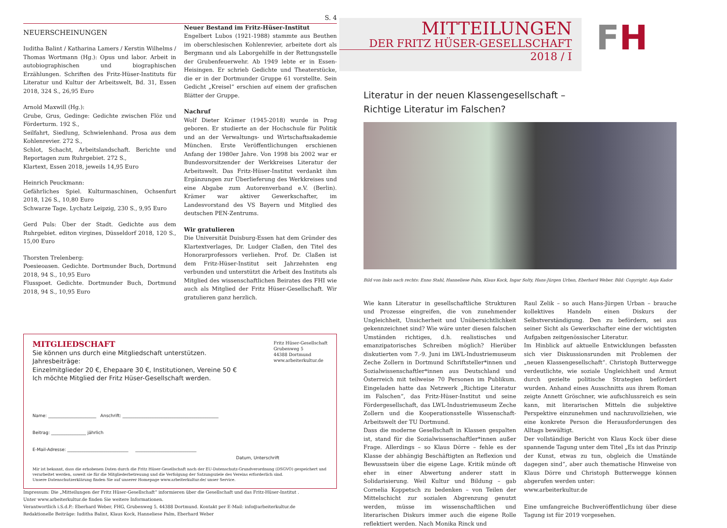S. 4
NEUERSCHEINUNGEN
Iuditha Balint / Katharina Lamers / Kerstin Wilhelms / Thomas Wortmann (Hg.): Opus und labor. Arbeit in autobiographischen und biographischen Erzählungen. Schriften des Fritz-Hüser-Instituts für Literatur und Kultur der Arbeitswelt, Bd. 31, Essen 2018, 324 S., 26,95 Euro
Arnold Maxwill (Hg.):
Grube, Grus, Gedinge: Gedichte zwischen Flöz und Förderturm. 192 S.,
Seilfahrt, Siedlung, Schwielenhand. Prosa aus dem Kohlenrevier. 272 S.,
Schlot, Schacht, Arbeitslandschaft. Berichte und Reportagen zum Ruhrgebiet. 272 S.,
Klartext, Essen 2018, jeweils 14,95 Euro
Heinrich Peuckmann:
Gefährliches Spiel. Kulturmaschinen, Ochsenfurt 2018, 126 S., 10,80 Euro
Schwarze Tage. Lychatz Leipzig, 230 S., 9,95 Euro
Gerd Puls: Über der Stadt. Gedichte aus dem Ruhrgebiet. editon virgines, Düsseldorf 2018, 120 S., 15,00 Euro
Thorsten Trelenberg:
Poesieoasen. Gedichte. Dortmunder Buch, Dortmund 2018, 94 S., 10,95 Euro
Flusspoet. Gedichte. Dortmunder Buch, Dortmund 2018, 94 S., 10,95 Euro
Neuer Bestand im Fritz-Hüser-Institut
Engelbert Lubos (1921-1988) stammte aus Beuthen im oberschlesischen Kohlenrevier, arbeitete dort als Bergmann und als Laborgehilfe in der Rettungsstelle der Grubenfeuerwehr. Ab 1949 lebte er in Essen-Heisingen. Er schrieb Gedichte und Theaterstücke, die er in der Dortmunder Gruppe 61 vorstellte. Sein Gedicht „Kreisel“ erschien auf einem der grafischen Blätter der Gruppe.
Nachruf
Wolf Dieter Krämer (1945-2018) wurde in Prag geboren. Er studierte an der Hochschule für Politik und an der Verwaltungs- und Wirtschaftsakademie München. Erste Veröffentlichungen erschienen Anfang der 1980er Jahre. Von 1998 bis 2002 war er Bundesvorsitzender der Werkkreises Literatur der Arbeitswelt. Das Fritz-Hüser-Institut verdankt ihm Ergänzungen zur Überlieferung des Werkkreises und eine Abgabe zum Autorenverband e.V. (Berlin). Krämer war aktiver Gewerkschafter, im Landesvorstand des VS Bayern und Mitglied des deutschen PEN-Zentrums.
Wir gratulieren
Die Universität Duisburg-Essen hat dem Gründer des Klartextverlages, Dr. Ludger Claßen, den Titel des Honorarprofessors verliehen. Prof. Dr. Claßen ist dem Fritz-Hüser-Institut seit Jahrzehnten eng verbunden und unterstützt die Arbeit des Instituts als Mitglied des wissenschaftlichen Beirates des FHI wie auch als Mitglied der Fritz Hüser-Gesellschaft. Wir gratulieren ganz herzlich.
MITGLIEDSCHAFT
Sie können uns durch eine Mitgliedschaft unterstützen.
Jahresbeiträge:
Einzelmitglieder 20 €, Ehepaare 30 €, Institutionen, Vereine 50 €
Ich möchte Mitglied der Fritz Hüser-Gesellschaft werden.
Fritz Hüser-Gesellschaft
Grubenweg 5
44388 Dortmund
www.arbeiterkultur.de
Name: ______________________ Anschrift: ____________________________________________
Beitrag: ________________ jährlich
E-Mail-Adresse: ____________________________ ____________________________
Datum, Unterschrift
Mir ist bekannt, dass die erhobenen Daten durch die Fritz Hüser-Gesellschaft nach der EU-Datenschutz-Grundverordnung (DSGVO) gespeichert und verarbeitet werden, soweit sie für die Mitgliederbetreuung und die Verfolgung der Satzungsziele des Vereins erforderlich sind.
Unsere Datenschutzerklärung finden Sie auf unserer Homepage www.arbeiterkultur.de/ unser Service.
Impressum: Die „Mitteilungen der Fritz Hüser-Gesellschaft“ informieren über die Gesellschaft und das Fritz-Hüser-Institut .
Unter www.arbeiterkultur.de finden Sie weitere Informationen.
Verantwortlich i.S.d.P.: Eberhard Weber, FHG, Grubenweg 5, 44388 Dortmund. Kontakt per E-Mail: info@arbeiterkultur.de
Redaktionelle Beiträge: Iuditha Balint, Klaus Kock, Hanneliese Palm, Eberhard Weber
MITTEILUNGEN
DER FRITZ HÜSER-GESELLSCHAFT
2018 / I
FH
Literatur in der neuen Klassengesellschaft –
Richtige Literatur im Falschen?
Bild von links nach rechts: Enno Stahl, Hanneliese Palm, Klaus Kock, Ingar Solty, Hans-Jürgen Urban, Eberhard Weber. Bild: Copyright: Anja Kador
Wie kann Literatur in gesellschaftliche Strukturen und Prozesse eingreifen, die von zunehmender Ungleichheit, Unsicherheit und Unübersichtlichkeit gekennzeichnet sind? Wie wäre unter diesen falschen Umständen richtiges, d.h. realistisches und emanzipatorisches Schreiben möglich? Hierüber diskutierten vom 7.-9. Juni im LWL-Industriemuseum Zeche Zollern in Dortmund Schriftsteller*innen und Sozialwissenschaftler*innen aus Deutschland und Österreich mit teilweise 70 Personen im Publikum. Eingeladen hatte das Netzwerk „Richtige Literatur im Falschen“, das Fritz-Hüser-Institut und seine Fördergesellschaft, das LWL-Industriemuseum Zeche Zollern und die Kooperationsstelle Wissenschaft-Arbeitswelt der TU Dortmund.
Dass die moderne Gesellschaft in Klassen gespalten ist, stand für die Sozialwissenschaftler*innen außer Frage. Allerdings – so Klaus Dörre – fehle es der Klasse der abhängig Beschäftigten an Reflexion und Bewusstsein über die eigene Lage. Kritik münde oft eher in einer Abwertung anderer statt in Solidarisierung. Weil Kultur und Bildung – gab Cornelia Koppetsch zu bedenken – von Teilen der Mittelschicht zur sozialen Abgrenzung genutzt werden, müsse im wissenschaftlichen und literarischen Diskurs immer auch die eigene Rolle reflektiert werden. Nach Monika Rinck und
Raul Zelik – so auch Hans-Jürgen Urban – brauche kollektives Handeln einen Diskurs der Selbstverständigung. Den zu befördern, sei aus seiner Sicht als Gewerkschafter eine der wichtigsten Aufgaben zeitgenössischer Literatur.
Im Hinblick auf aktuelle Entwicklungen befassten sich vier Diskussionsrunden mit Problemen der „neuen Klassengesellschaft“. Christoph Butterwegge verdeutlichte, wie soziale Ungleichheit und Armut durch gezielte politische Strategien befördert wurden. Anhand eines Ausschnitts aus ihrem Roman zeigte Annett Gröschner, wie aufschlussreich es sein kann, mit literarischen Mitteln die subjektive Perspektive einzunehmen und nachzuvollziehen, wie eine konkrete Person die Herausforderungen des Alltags bewältigt.
Der vollständige Bericht von Klaus Kock über diese spannende Tagung unter dem Titel „Es ist das Prinzip der Kunst, etwas zu tun, obgleich die Umstände dagegen sind“, aber auch thematische Hinweise von Klaus Dörre und Christoph Butterwegge können abgerufen werden unter:
www.arbeiterkultur.de
Eine umfangreiche Buchveröffentlichung über diese Tagung ist für 2019 vorgesehen.